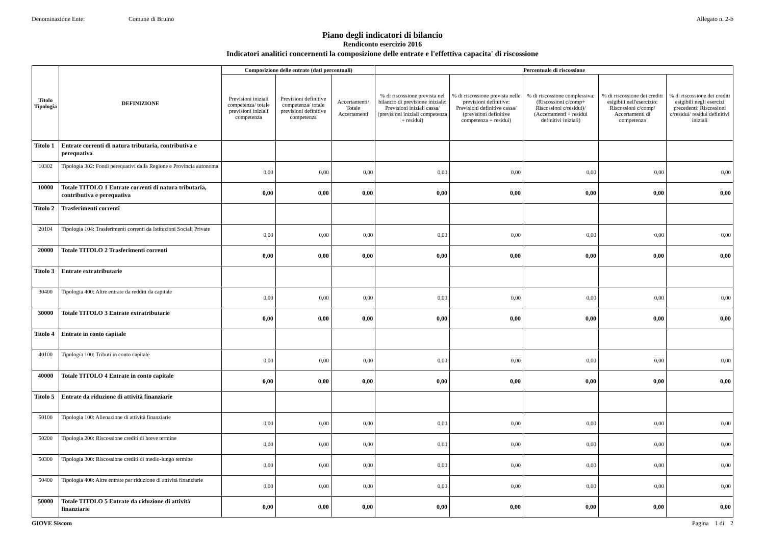Denominazione Ente: Comune di Bruino Allegato n. 2-b
Piano degli indicatori di bilancio
Rendiconto esercizio 2016
Indicatori analitici concernenti la composizione delle entrate e l'effettiva capacita' di riscossione
| Titolo Tipologia | DEFINIZIONE | Composizione delle entrate (dati percentuali) | | | Percentuale di riscossione | | | | |
| --- | --- | --- | --- | --- | --- | --- | --- | --- | --- |
| | | Previsioni iniziali competenza/ totale previsioni iniziali competenza | Previsioni definitive competenza/ totale previsioni definitive competenza | Accertamenti/ Totale Accertamenti | % di riscossione prevista nel bilancio di previsione iniziale: Previsioni iniziali cassa/ (previsioni iniziali competenza + residui) | % di riscossione prevista nelle previsioni definitive: Previsioni definitive cassa/ (previsioni definitive competenza + residui) | % di riscossione complessiva: (Riscossioni c/comp+ Riscossioni c/residui)/ (Accertamenti + residui definitivi iniziali) | % di riscossione dei crediti esigibili nell'esercizio: Riscossioni c/comp/ Accertamenti di competenza | % di riscossione dei crediti esigibili negli esercizi precedenti: Riscossioni c/residui/ residui definitivi iniziali |
| Titolo 1 | Entrate correnti di natura tributaria, contributiva e perequativa | | | | | | | | |
| 10302 | Tipologia 302: Fondi perequativi dalla Regione e Provincia autonoma | 0,00 | 0,00 | 0,00 | 0,00 | 0,00 | 0,00 | 0,00 | 0,00 |
| 10000 | Totale TITOLO 1 Entrate correnti di natura tributaria, contributiva e perequativa | 0,00 | 0,00 | 0,00 | 0,00 | 0,00 | 0,00 | 0,00 | 0,00 |
| Titolo 2 | Trasferimenti correnti | | | | | | | | |
| 20104 | Tipologia 104: Trasferimenti correnti da Istituzioni Sociali Private | 0,00 | 0,00 | 0,00 | 0,00 | 0,00 | 0,00 | 0,00 | 0,00 |
| 20000 | Totale TITOLO 2 Trasferimenti correnti | 0,00 | 0,00 | 0,00 | 0,00 | 0,00 | 0,00 | 0,00 | 0,00 |
| Titolo 3 | Entrate extratributarie | | | | | | | | |
| 30400 | Tipologia 400: Altre entrate da redditi da capitale | 0,00 | 0,00 | 0,00 | 0,00 | 0,00 | 0,00 | 0,00 | 0,00 |
| 30000 | Totale TITOLO 3 Entrate extratributarie | 0,00 | 0,00 | 0,00 | 0,00 | 0,00 | 0,00 | 0,00 | 0,00 |
| Titolo 4 | Entrate in conto capitale | | | | | | | | |
| 40100 | Tipologia 100: Tributi in conto capitale | 0,00 | 0,00 | 0,00 | 0,00 | 0,00 | 0,00 | 0,00 | 0,00 |
| 40000 | Totale TITOLO 4 Entrate in conto capitale | 0,00 | 0,00 | 0,00 | 0,00 | 0,00 | 0,00 | 0,00 | 0,00 |
| Titolo 5 | Entrate da riduzione di attività finanziarie | | | | | | | | |
| 50100 | Tipologia 100: Alienazione di attività finanziarie | 0,00 | 0,00 | 0,00 | 0,00 | 0,00 | 0,00 | 0,00 | 0,00 |
| 50200 | Tipologia 200: Riscossione crediti di breve termine | 0,00 | 0,00 | 0,00 | 0,00 | 0,00 | 0,00 | 0,00 | 0,00 |
| 50300 | Tipologia 300: Riscossione crediti di medio-lungo termine | 0,00 | 0,00 | 0,00 | 0,00 | 0,00 | 0,00 | 0,00 | 0,00 |
| 50400 | Tipologia 400: Altre entrate per riduzione di attività finanziarie | 0,00 | 0,00 | 0,00 | 0,00 | 0,00 | 0,00 | 0,00 | 0,00 |
| 50000 | Totale TITOLO 5 Entrate da riduzione di attività finanziarie | 0,00 | 0,00 | 0,00 | 0,00 | 0,00 | 0,00 | 0,00 | 0,00 |
GIOVE Siscom Pagina 1 di 2